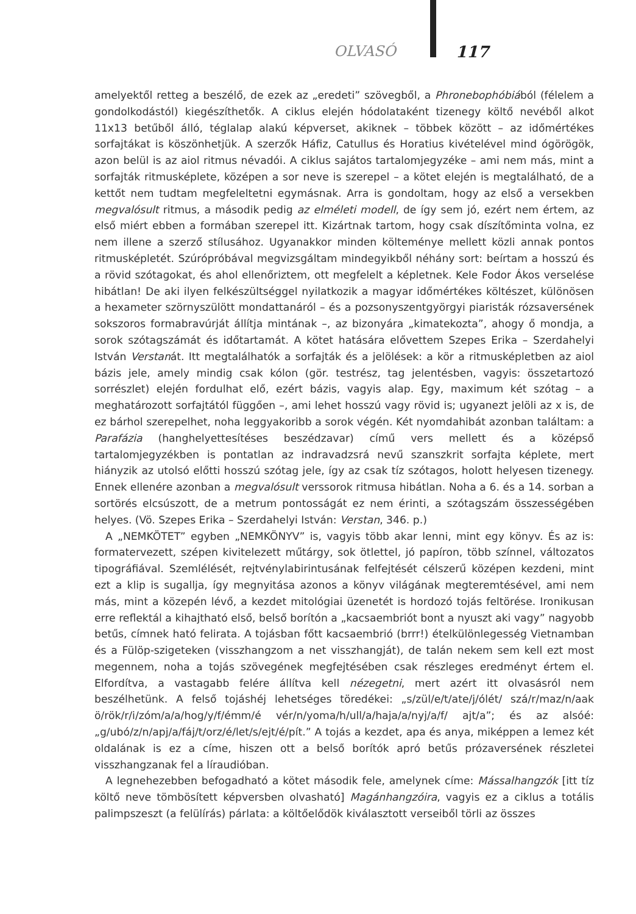OLVASÓ 117
amelyektől retteg a beszélő, de ezek az „eredeti” szövegből, a Phronebophóbiából (félelem a gondolkodástól) kiegészíthetők. A ciklus elején hódolataként tizenegy költő nevéből alkot 11x13 betűből álló, téglalap alakú képverset, akiknek – többek között – az időmértékes sorfajtákat is köszönhetjük. A szerzők Háfiz, Catullus és Horatius kivételével mind ógörögök, azon belül is az aiol ritmus névadói. A ciklus sajátos tartalomjegyzéke – ami nem más, mint a sorfajták ritmusképlete, középen a sor neve is szerepel – a kötet elején is megtalálható, de a kettőt nem tudtam megfeleltetni egymásnak. Arra is gondoltam, hogy az első a versekben megvalósult ritmus, a második pedig az elméleti modell, de így sem jó, ezért nem értem, az első miért ebben a formában szerepel itt. Kizártnak tartom, hogy csak díszítőminta volna, ez nem illene a szerző stílusához. Ugyanakkor minden költeménye mellett közli annak pontos ritmusképletét. Szúrópróbával megvizsgáltam mindegyikből néhány sort: beírtam a hosszú és a rövid szótagokat, és ahol ellenőriztem, ott megfelelt a képletnek. Kele Fodor Ákos verselése hibátlan! De aki ilyen felkészültséggel nyilatkozik a magyar időmértékes költészet, különösen a hexameter szörnyszülött mondattanáról – és a pozsonyszentgyörgyi piaristák rózsaversének sokszoros formabravúrját állítja mintának –, az bizonyára „kimatekozta”, ahogy ő mondja, a sorok szótagszámát és időtartamát. A kötet hatására elővettem Szepes Erika – Szerdahelyi István Verstanát. Itt megtalálhatók a sorfajták és a jelölések: a kör a ritmusképletben az aiol bázis jele, amely mindig csak kólon (gör. testrész, tag jelentésben, vagyis: összetartozó sorrészlet) elején fordulhat elő, ezért bázis, vagyis alap. Egy, maximum két szótag – a meghatározott sorfajtától függően –, ami lehet hosszú vagy rövid is; ugyanezt jelöli az x is, de ez bárhol szerepelhet, noha leggyakoribb a sorok végén. Két nyomdahibát azonban találtam: a Parafázia (hanghelyettesítéses beszédzavar) című vers mellett és a középső tartalomjegyzékben is pontatlan az indravadzsrá nevű szanszkrit sorfajta képlete, mert hiányzik az utolsó előtti hosszú szótag jele, így az csak tíz szótagos, holott helyesen tizenegy. Ennek ellenére azonban a megvalósult verssorok ritmusa hibátlan. Noha a 6. és a 14. sorban a sortörés elcsúszott, de a metrum pontosságát ez nem érinti, a szótagszám összességében helyes. (Vö. Szepes Erika – Szerdahelyi István: Verstan, 346. p.)
A „NEMKÖTET” egyben „NEMKÖNYV” is, vagyis több akar lenni, mint egy könyv. És az is: formatervezett, szépen kivitelezett műtárgy, sok ötlettel, jó papíron, több színnel, változatos tipográfiával. Szemlélését, rejtvénylabirintusának felfejtését célszerű középen kezdeni, mint ezt a klip is sugallja, így megnyitása azonos a könyv világának megteremtésével, ami nem más, mint a közepén lévő, a kezdet mitológiai üzenetét is hordozó tojás feltörése. Ironikusan erre reflektál a kihajtható első, belső borítón a „kacsaembriót bont a nyuszt aki vagy” nagyobb betűs, címnek ható felirata. A tojásban főtt kacsaembrió (brrr!) ételkülönlegesség Vietnamban és a Fülöp-szigeteken (visszhangzom a net visszhangját), de talán nekem sem kell ezt most megennem, noha a tojás szövegének megfejtésében csak részleges eredményt értem el. Elfordítva, a vastagabb felére állítva kell nézegetni, mert azért itt olvasásról nem beszélhetünk. A felső tojáshéj lehetséges töredékei: „s/zül/e/t/ate/j/ólét/ szá/r/maz/n/aak ö/rök/r/i/zóm/a/a/hog/y/f/émm/é vér/n/yoma/h/ull/a/haja/a/nyj/a/f/ ajt/a”; és az alsóé: „g/ubó/z/n/apj/a/fáj/t/orz/é/let/s/ejt/é/pít.” A tojás a kezdet, apa és anya, miképpen a lemez két oldalának is ez a címe, hiszen ott a belső borítók apró betűs prózaversének részletei visszhangzanak fel a líraudióban.
A legnehezebben befogadható a kötet második fele, amelynek címe: Mássalhangzók [itt tíz költő neve tömbösített képversben olvasható] Magánhangzóira, vagyis ez a ciklus a totális palimpszeszt (a felülírás) párlata: a költőelődök kiválasztott verseiből törli az összes